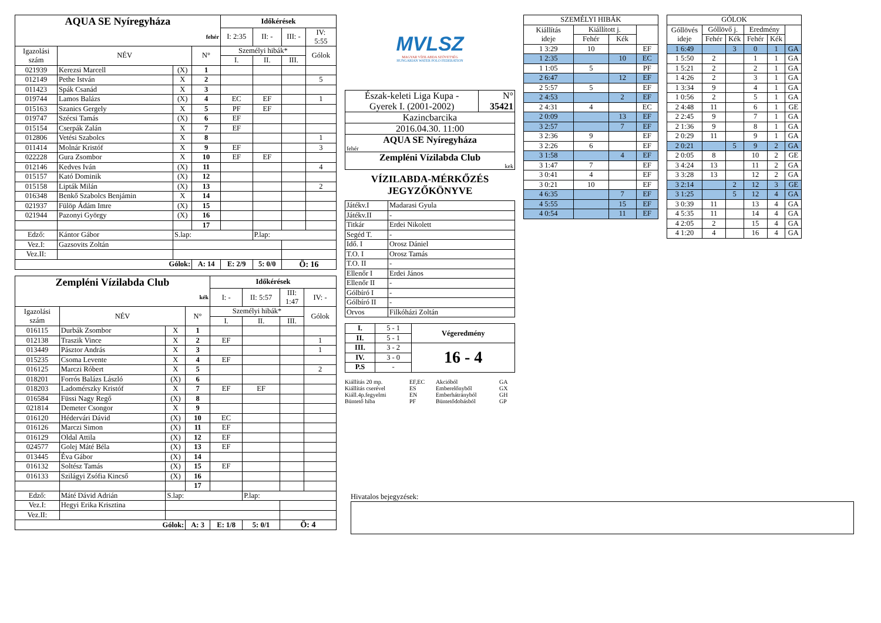| AQUA SE Nyíregyháza | | | | Időkérések | | | |
| fehér | | | | I: 2:35 | II: - | III: - | IV: 5:55 |
| Igazolási szám | NÉV | | N° | Személyi hibák* | | | Gólok |
| | | | | I. | II. | III. | |
| 021939 | Kerezsi Marcell | (X) | 1 | | | | |
| 012149 | Pethe István | X | 2 | | | | 5 |
| 011423 | Spák Csanád | X | 3 | | | | |
| 019744 | Lamos Balázs | (X) | 4 | EC | EF | | 1 |
| 015163 | Szanics Gergely | X | 5 | PF | EF | | |
| 019747 | Szécsi Tamás | (X) | 6 | EF | | | |
| 015154 | Cserpák Zalán | X | 7 | EF | | | |
| 012806 | Vetési Szabolcs | X | 8 | | | | 1 |
| 011414 | Molnár Kristóf | X | 9 | EF | | | 3 |
| 022228 | Gura Zsombor | X | 10 | EF | EF | | |
| 012146 | Kedves Iván | (X) | 11 | | | | 4 |
| 015157 | Kató Dominik | (X) | 12 | | | | |
| 015158 | Lipták Milán | (X) | 13 | | | | 2 |
| 016348 | Benkő Szabolcs Benjámin | X | 14 | | | | |
| 021937 | Fülöp Ádám Imre | (X) | 15 | | | | |
| 021944 | Pazonyi György | (X) | 16 | | | | |
| | | | 17 | | | | |
| Edző: | Kántor Gábor | S.lap: | | | P.lap: | | |
| Vez.I: | Gazsovits Zoltán | | | | | | |
| Vez.II: | | | | | | | |
| Gólok: | | | A: 14 | E: 2/9 | 5: 0/0 | Ö: 16 | |
| Zempléni Vízilabda Club | | | | Időkérések | | | |
| kék | | | | I: - | II: 5:57 | III: 1:47 | IV: - |
| Igazolási szám | NÉV | | N° | Személyi hibák* | | | Gólok |
| | | | | I. | II. | III. | |
| 016115 | Durbák Zsombor | X | 1 | | | | |
| 012138 | Traszik Vince | X | 2 | EF | | | 1 |
| 013449 | Pásztor András | X | 3 | | | | 1 |
| 015235 | Csoma Levente | X | 4 | EF | | | |
| 016125 | Marczi Róbert | X | 5 | | | | 2 |
| 018201 | Forrós Balázs László | (X) | 6 | | | | |
| 018203 | Ladomérszky Kristóf | X | 7 | EF | EF | | |
| 016584 | Füssi Nagy Regő | (X) | 8 | | | | |
| 021814 | Demeter Csongor | X | 9 | | | | |
| 016120 | Hédervári Dávid | (X) | 10 | EC | | | |
| 016126 | Marczi Simon | (X) | 11 | EF | | | |
| 016129 | Oldal Attila | (X) | 12 | EF | | | |
| 024577 | Golej Máté Béla | (X) | 13 | EF | | | |
| 013445 | Éva Gábor | (X) | 14 | | | | |
| 016132 | Soltész Tamás | (X) | 15 | EF | | | |
| 016133 | Szilágyi Zsófia Kincső | (X) | 16 | | | | |
| | | | 17 | | | | |
| Edző: | Máté Dávid Adrián | S.lap: | | | P.lap: | | |
| Vez.I: | Hegyi Erika Krisztina | | | | | | |
| Vez.II: | | | | | | | |
| Gólok: | | | A: 3 | E: 1/8 | 5: 0/1 | Ö: 4 | |
MVLSZ
MAGYAR VÍZILABDA SZÖVETSÉG
HUNGARIAN WATER POLO FEDERATION
| Észak-keleti Liga Kupa - Gyerek I. (2001-2002) | N° 35421 |
| Kazincbarcika | |
| 2016.04.30. 11:00 | |
| AQUA SE Nyíregyháza fehér | |
| Zempléni Vízilabda Club kek | |
VÍZILABDA-MÉRKŐZÉS
JEGYZŐKÖNYVE
| Játékv.I | Madarasi Gyula |
| Játékv.II | - |
| Titkár | Erdei Nikolett |
| Segéd T. | - |
| Idő. I | Orosz Dániel |
| T.O. I | Orosz Tamás |
| T.O. II | - |
| Ellenőr I | Erdei János |
| Ellenőr II | - |
| Gólbíró I | - |
| Gólbíró II | - |
| Orvos | Filkóházi Zoltán |
| I. | 5 - 1 | Végeredmény |
| II. | 5 - 1 | |
| III. | 3 - 2 | 16 - 4 |
| IV. | 3 - 0 | |
| P.S | - | |
Kiállítás 20 mp. EF,EC Akcióból GA Kiállítás cserével ES Emberelőnyből GX Kiáll.4p.fegyelmi EN Emberhátrányból GH Büntető hiba PF Büntetődobásból GP
| SZEMÉLYI HIBÁK | | | |
| Kiállítás ideje | Kiállított j. | | |
| | Fehér | Kék | |
| 1 3:29 | 10 | | EF |
| 1 2:35 | | 10 | EC |
| 1 1:05 | 5 | | PF |
| 2 6:47 | | 12 | EF |
| 2 5:57 | 5 | | EF |
| 2 4:53 | | 2 | EF |
| 2 4:31 | 4 | | EC |
| 2 0:09 | | 13 | EF |
| 3 2:57 | | 7 | EF |
| 3 2:36 | 9 | | EF |
| 3 2:26 | 6 | | EF |
| 3 1:58 | | 4 | EF |
| 3 1:47 | 7 | | EF |
| 3 0:41 | 4 | | EF |
| 3 0:21 | 10 | | EF |
| 4 6:35 | | 7 | EF |
| 4 5:55 | | 15 | EF |
| 4 0:54 | | 11 | EF |
| GÓLOK | | | | | |
| Góllövés ideje | Góllövő j. | | Eredmény | | |
| | Fehér | Kék | Fehér | Kék | |
| 1 6:49 | | 3 | 0 | 1 | GA |
| 1 5:50 | 2 | | 1 | 1 | GA |
| 1 5:21 | 2 | | 2 | 1 | GA |
| 1 4:26 | 2 | | 3 | 1 | GA |
| 1 3:34 | 9 | | 4 | 1 | GA |
| 1 0:56 | 2 | | 5 | 1 | GA |
| 2 4:48 | 11 | | 6 | 1 | GE |
| 2 2:45 | 9 | | 7 | 1 | GA |
| 2 1:36 | 9 | | 8 | 1 | GA |
| 2 0:29 | 11 | | 9 | 1 | GA |
| 2 0:21 | | 5 | 9 | 2 | GA |
| 2 0:05 | 8 | | 10 | 2 | GE |
| 3 4:24 | 13 | | 11 | 2 | GA |
| 3 3:28 | 13 | | 12 | 2 | GA |
| 3 2:14 | | 2 | 12 | 3 | GE |
| 3 1:25 | | 5 | 12 | 4 | GA |
| 3 0:39 | 11 | | 13 | 4 | GA |
| 4 5:35 | 11 | | 14 | 4 | GA |
| 4 2:05 | 2 | | 15 | 4 | GA |
| 4 1:20 | 4 | | 16 | 4 | GA |
Hivatalos bejegyzések: